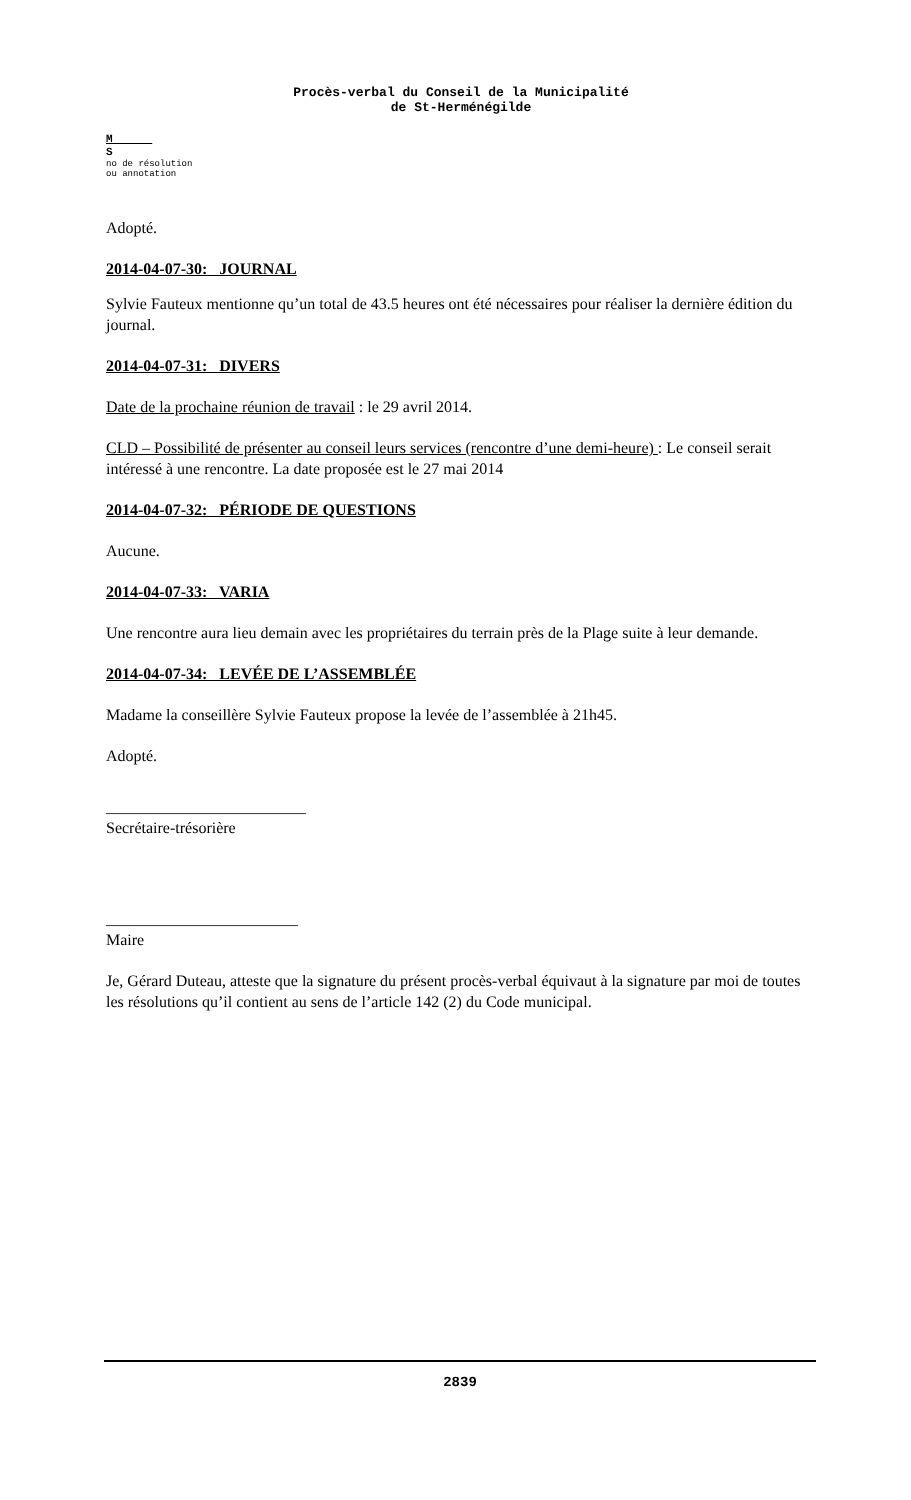Procès-verbal du Conseil de la Municipalité
de St-Herménégilde
M
S
no de résolution
ou annotation
Adopté.
2014-04-07-30: JOURNAL
Sylvie Fauteux mentionne qu’un total de 43.5 heures ont été nécessaires pour réaliser la dernière édition du journal.
2014-04-07-31: DIVERS
Date de la prochaine réunion de travail : le 29 avril 2014.
CLD – Possibilité de présenter au conseil leurs services (rencontre d’une demi-heure) : Le conseil serait intéressé à une rencontre. La date proposée est le 27 mai 2014
2014-04-07-32: PÉRIODE DE QUESTIONS
Aucune.
2014-04-07-33: VARIA
Une rencontre aura lieu demain avec les propriétaires du terrain près de la Plage suite à leur demande.
2014-04-07-34: LEVÉE DE L’ASSEMBLÉE
Madame la conseillère Sylvie Fauteux propose la levée de l’assemblée à 21h45.
Adopté.
_________________________
Secrétaire-trésorière
________________________
Maire
Je, Gérard Duteau, atteste que la signature du présent procès-verbal équivaut à la signature par moi de toutes les résolutions qu’il contient au sens de l’article 142 (2) du Code municipal.
2839